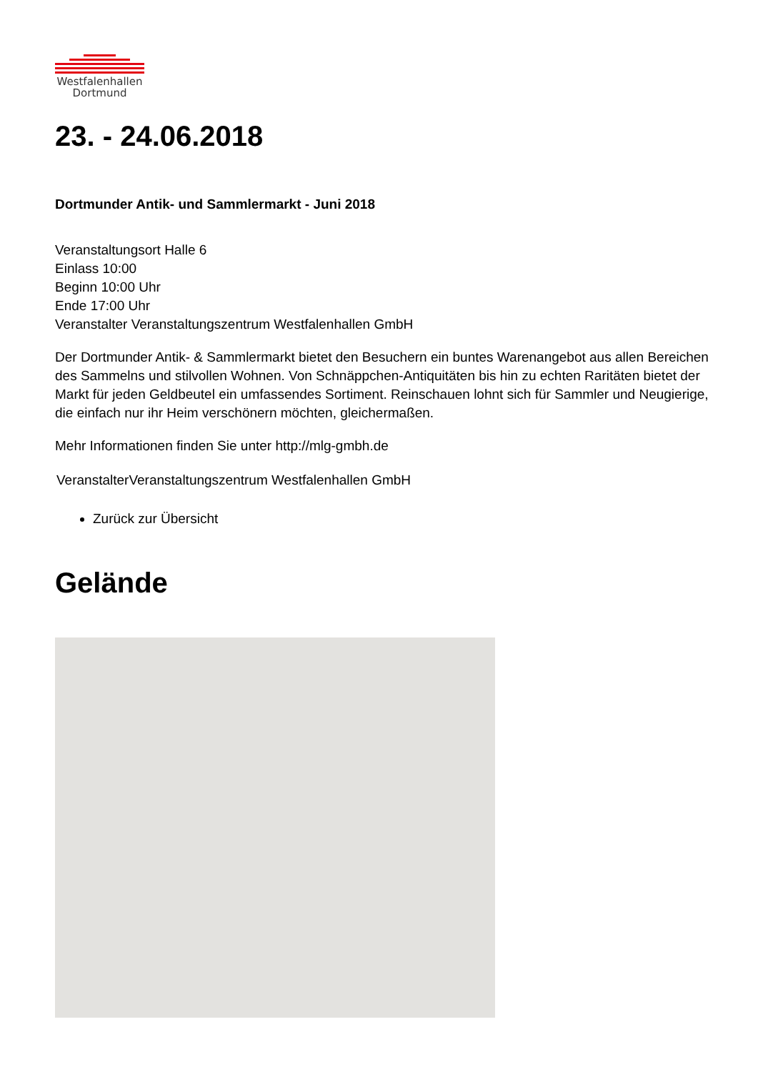Westfalenhallen
Dortmund
23. - 24.06.2018
Dortmunder Antik- und Sammlermarkt - Juni 2018
Veranstaltungsort Halle 6
Einlass 10:00
Beginn 10:00 Uhr
Ende 17:00 Uhr
Veranstalter Veranstaltungszentrum Westfalenhallen GmbH
Der Dortmunder Antik- & Sammlermarkt bietet den Besuchern ein buntes Warenangebot aus allen Bereichen des Sammelns und stilvollen Wohnen. Von Schnäppchen-Antiquitäten bis hin zu echten Raritäten bietet der Markt für jeden Geldbeutel ein umfassendes Sortiment. Reinschauen lohnt sich für Sammler und Neugierige, die einfach nur ihr Heim verschönern möchten, gleichermaßen.
Mehr Informationen finden Sie unter http://mlg-gmbh.de
VeranstalterVeranstaltungszentrum Westfalenhallen GmbH
Zurück zur Übersicht
Gelände